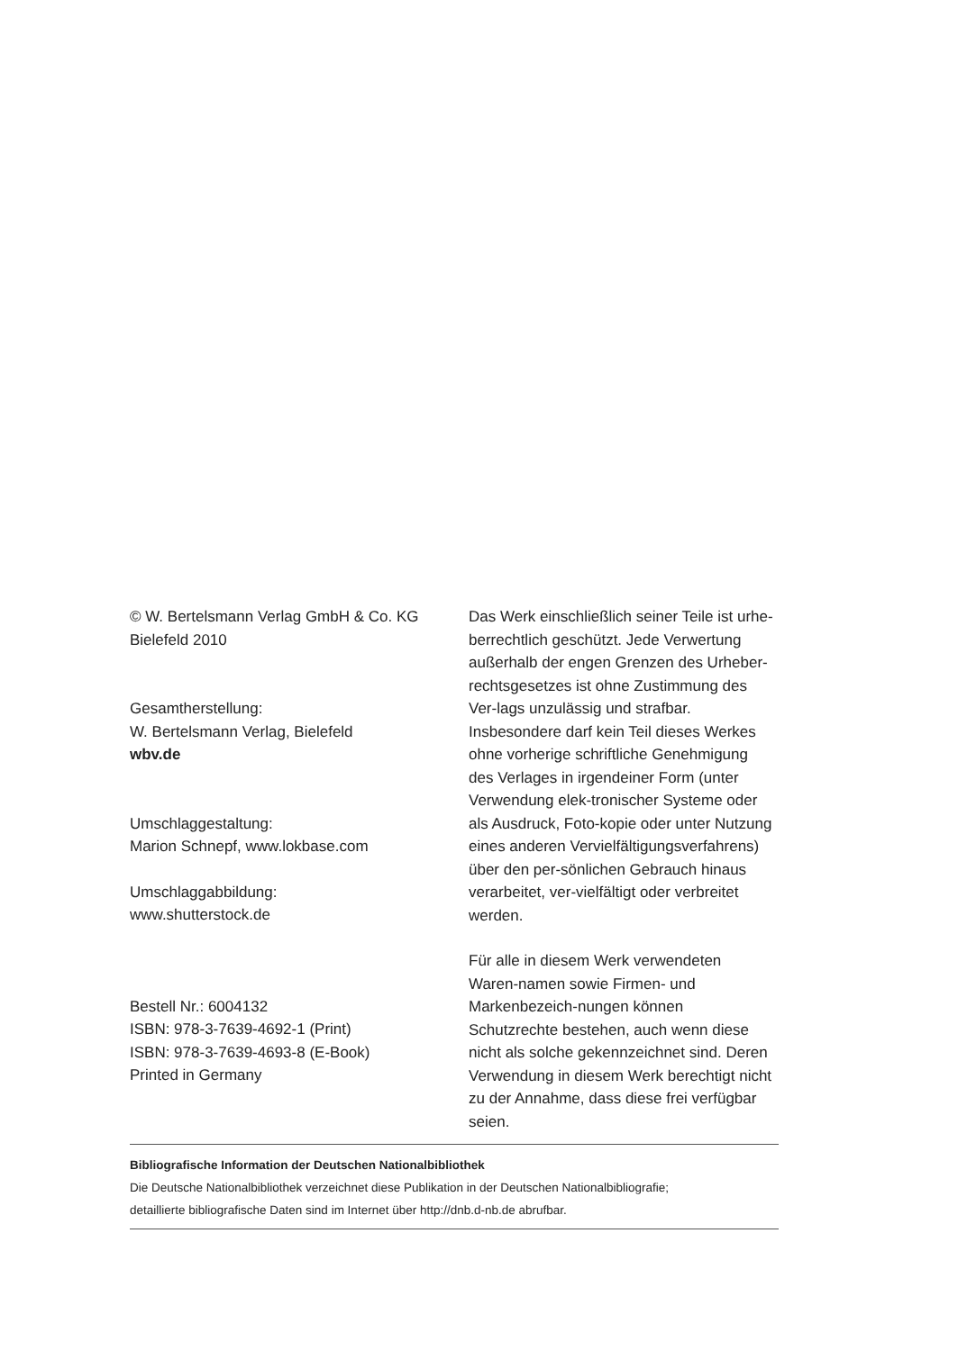© W. Bertelsmann Verlag GmbH & Co. KG
Bielefeld 2010
Gesamtherstellung:
W. Bertelsmann Verlag, Bielefeld
wbv.de
Umschlaggestaltung:
Marion Schnepf, www.lokbase.com
Umschlaggabbildung:
www.shutterstock.de
Bestell Nr.: 6004132
ISBN: 978-3-7639-4692-1 (Print)
ISBN: 978-3-7639-4693-8 (E-Book)
Printed in Germany
Das Werk einschließlich seiner Teile ist urhe-berrechtlich geschützt. Jede Verwertung außerhalb der engen Grenzen des Urheber-rechtsgesetzes ist ohne Zustimmung des Ver-lags unzulässig und strafbar. Insbesondere darf kein Teil dieses Werkes ohne vorherige schriftliche Genehmigung des Verlages in irgendeiner Form (unter Verwendung elek-tronischer Systeme oder als Ausdruck, Foto-kopie oder unter Nutzung eines anderen Vervielfältigungsverfahrens) über den per-sönlichen Gebrauch hinaus verarbeitet, ver-vielfältigt oder verbreitet werden.
Für alle in diesem Werk verwendeten Waren-namen sowie Firmen- und Markenbezeich-nungen können Schutzrechte bestehen, auch wenn diese nicht als solche gekennzeichnet sind. Deren Verwendung in diesem Werk berechtigt nicht zu der Annahme, dass diese frei verfügbar seien.
Bibliografische Information der Deutschen Nationalbibliothek
Die Deutsche Nationalbibliothek verzeichnet diese Publikation in der Deutschen Nationalbibliografie;
detaillierte bibliografische Daten sind im Internet über http://dnb.d-nb.de abrufbar.